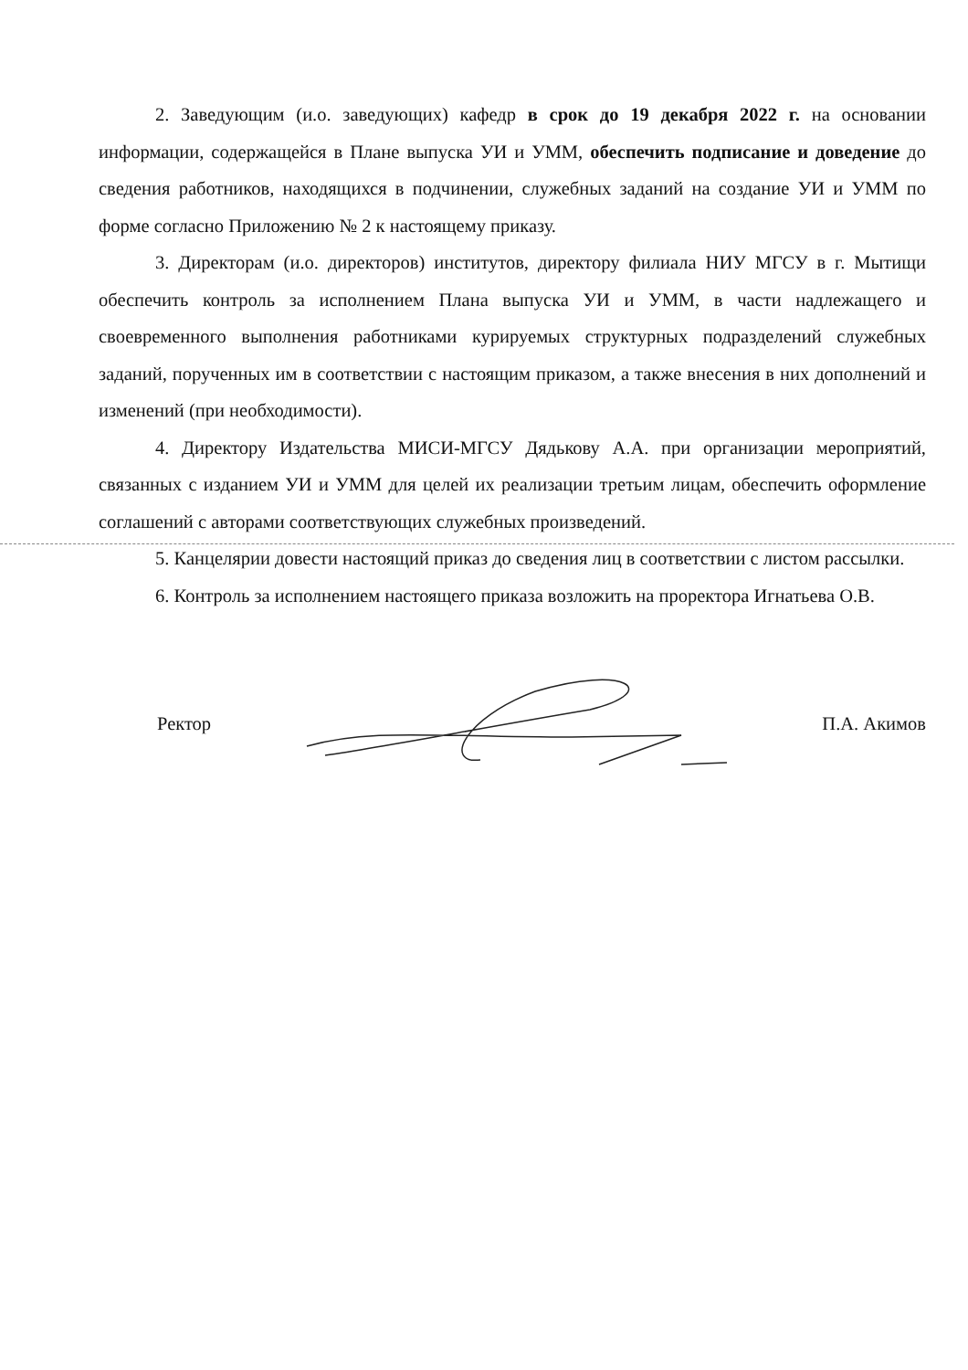2. Заведующим (и.о. заведующих) кафедр в срок до 19 декабря 2022 г. на основании информации, содержащейся в Плане выпуска УИ и УММ, обеспечить подписание и доведение до сведения работников, находящихся в подчинении, служебных заданий на создание УИ и УММ по форме согласно Приложению № 2 к настоящему приказу.
3. Директорам (и.о. директоров) институтов, директору филиала НИУ МГСУ в г. Мытищи обеспечить контроль за исполнением Плана выпуска УИ и УММ, в части надлежащего и своевременного выполнения работниками курируемых структурных подразделений служебных заданий, порученных им в соответствии с настоящим приказом, а также внесения в них дополнений и изменений (при необходимости).
4. Директору Издательства МИСИ-МГСУ Дядькову А.А. при организации мероприятий, связанных с изданием УИ и УММ для целей их реализации третьим лицам, обеспечить оформление соглашений с авторами соответствующих служебных произведений.
5. Канцелярии довести настоящий приказ до сведения лиц в соответствии с листом рассылки.
6. Контроль за исполнением настоящего приказа возложить на проректора Игнатьева О.В.
Ректор П.А. Акимов